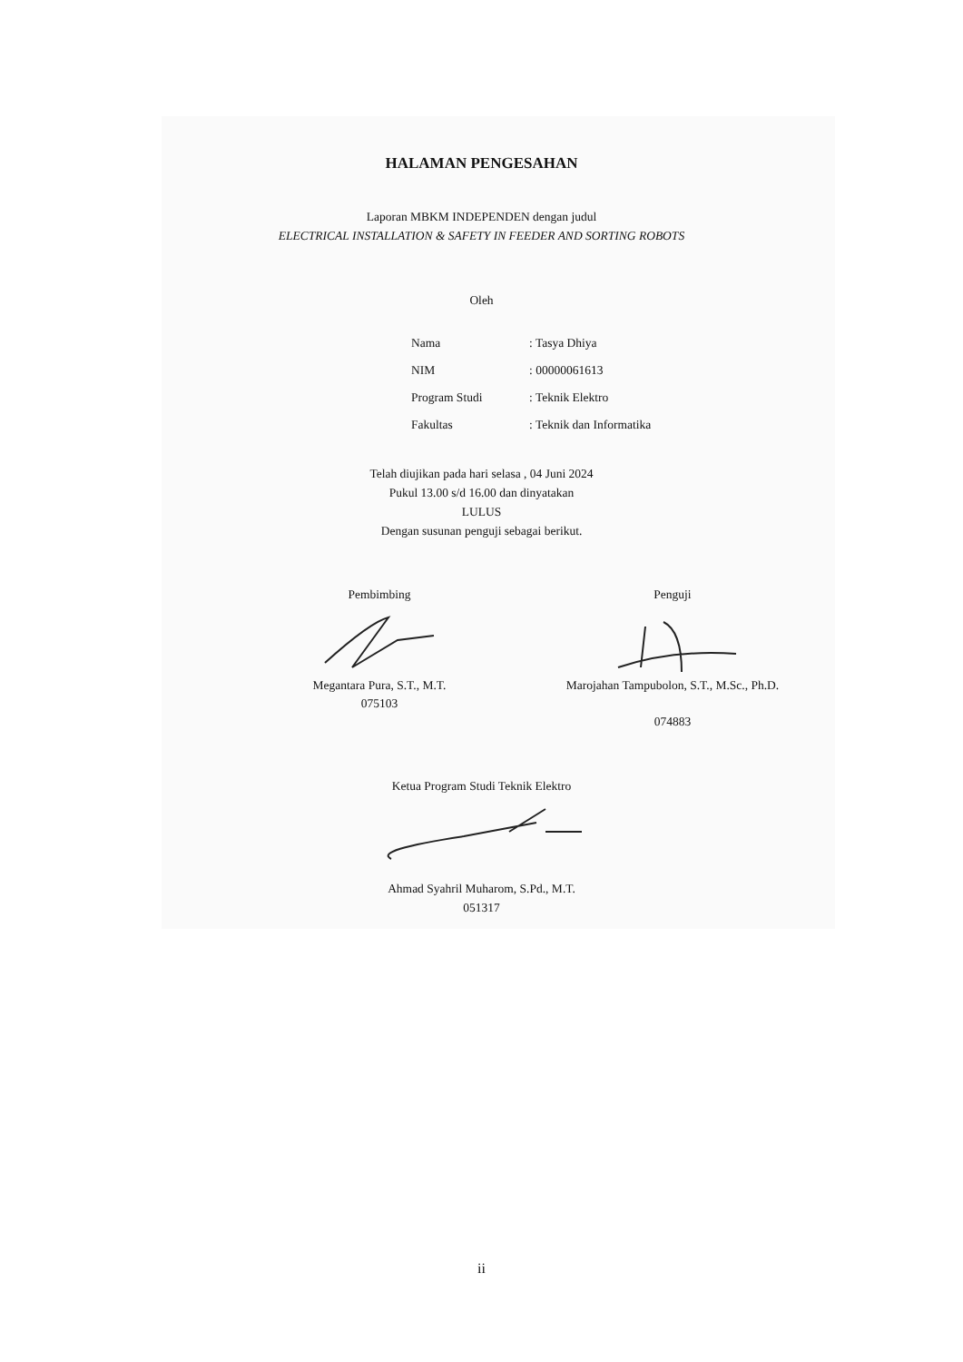HALAMAN PENGESAHAN
Laporan MBKM INDEPENDEN dengan judul
ELECTRICAL INSTALLATION & SAFETY IN FEEDER AND SORTING ROBOTS
Oleh
| Nama | : Tasya Dhiya |
| NIM | : 00000061613 |
| Program Studi | : Teknik Elektro |
| Fakultas | : Teknik dan Informatika |
Telah diujikan pada hari selasa , 04 Juni 2024
Pukul 13.00 s/d 16.00 dan dinyatakan
LULUS
Dengan susunan penguji sebagai berikut.
Pembimbing Megantara Pura, S.T., M.T.
075103
Penguji Marojahan Tampubolon, S.T., M.Sc., Ph.D.
074883
Ketua Program Studi Teknik Elektro
Ahmad Syahril Muharom, S.Pd., M.T.
051317
ii